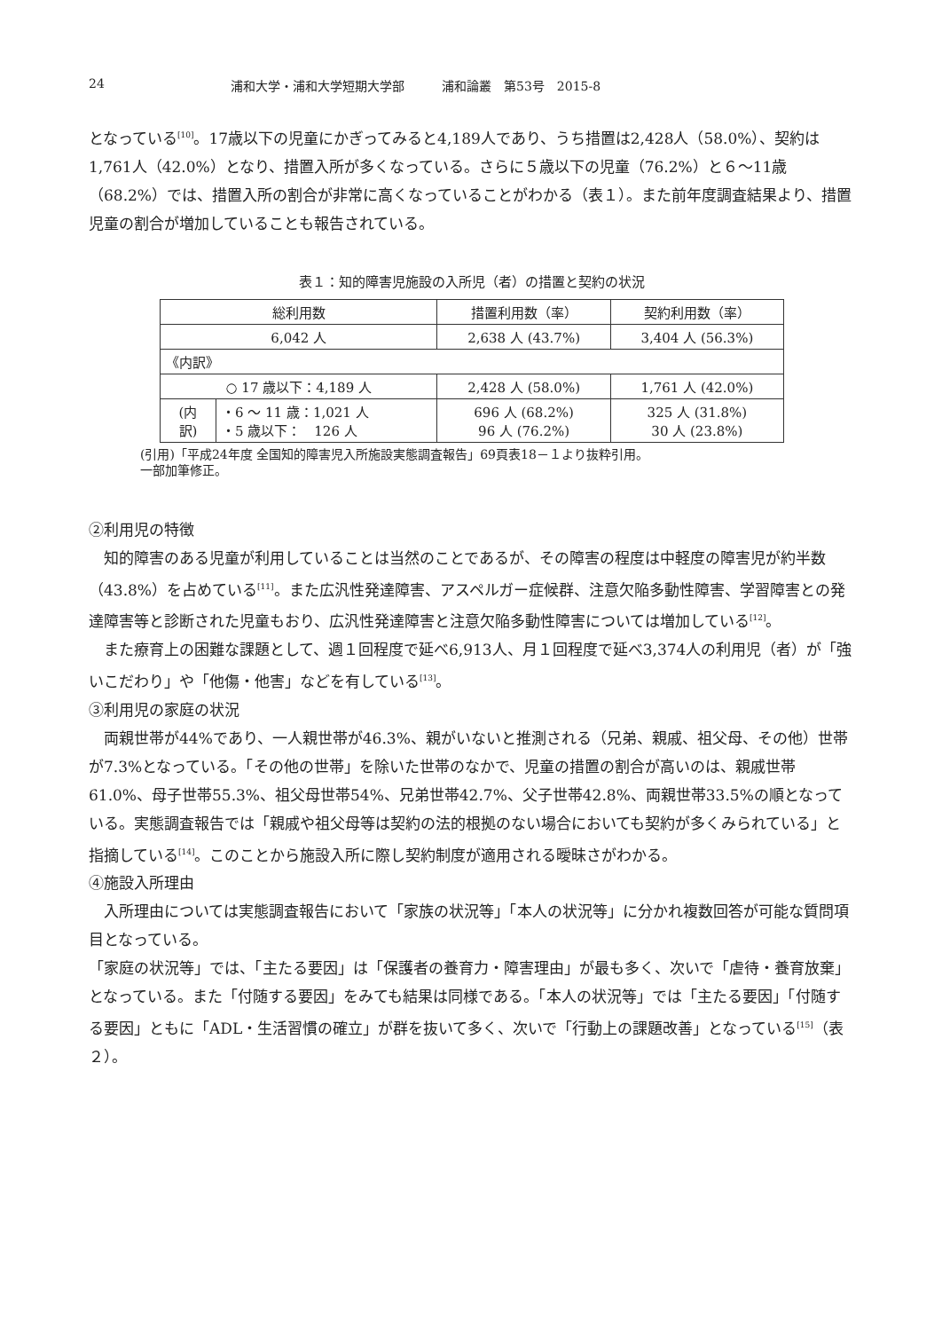24 浦和大学・浦和大学短期大学部　　　浦和論叢　第53号　2015-8
となっている<sup>[10]</sup>。17歳以下の児童にかぎってみると4,189人であり、うち措置は2,428人（58.0%）、契約は1,761人（42.0%）となり、措置入所が多くなっている。さらに５歳以下の児童（76.2%）と６～11歳（68.2%）では、措置入所の割合が非常に高くなっていることがわかる（表１）。また前年度調査結果より、措置児童の割合が増加していることも報告されている。
表１：知的障害児施設の入所児（者）の措置と契約の状況
| 総利用数 | | 措置利用数（率） | 契約利用数（率） |
| 6,042 人 | | 2,638 人 (43.7%) | 3,404 人 (56.3%) |
| 《内訳》 | | | |
| ○ 17 歳以下：4,189 人 | | 2,428 人 (58.0%) | 1,761 人 (42.0%) |
| (内 訳) | ・6 ～ 11 歳：1,021 人 ・5 歳以下： 126 人 | 696 人 (68.2%) 96 人 (76.2%) | 325 人 (31.8%) 30 人 (23.8%) |
(引用)「平成24年度 全国知的障害児入所施設実態調査報告」69頁表18－１より抜粋引用。
一部加筆修正。
②利用児の特徴
知的障害のある児童が利用していることは当然のことであるが、その障害の程度は中軽度の障害児が約半数（43.8%）を占めている<sup>[11]</sup>。また広汎性発達障害、アスペルガー症候群、注意欠陥多動性障害、学習障害との発達障害等と診断された児童もおり、広汎性発達障害と注意欠陥多動性障害については増加している<sup>[12]</sup>。
また療育上の困難な課題として、週１回程度で延べ6,913人、月１回程度で延べ3,374人の利用児（者）が「強いこだわり」や「他傷・他害」などを有している<sup>[13]</sup>。
③利用児の家庭の状況
両親世帯が44%であり、一人親世帯が46.3%、親がいないと推測される（兄弟、親戚、祖父母、その他）世帯が7.3%となっている。「その他の世帯」を除いた世帯のなかで、児童の措置の割合が高いのは、親戚世帯61.0%、母子世帯55.3%、祖父母世帯54%、兄弟世帯42.7%、父子世帯42.8%、両親世帯33.5%の順となっている。実態調査報告では「親戚や祖父母等は契約の法的根拠のない場合においても契約が多くみられている」と指摘している<sup>[14]</sup>。このことから施設入所に際し契約制度が適用される曖昧さがわかる。
④施設入所理由
入所理由については実態調査報告において「家族の状況等」「本人の状況等」に分かれ複数回答が可能な質問項目となっている。
「家庭の状況等」では、「主たる要因」は「保護者の養育力・障害理由」が最も多く、次いで「虐待・養育放棄」となっている。また「付随する要因」をみても結果は同様である。「本人の状況等」では「主たる要因」「付随する要因」ともに「ADL・生活習慣の確立」が群を抜いて多く、次いで「行動上の課題改善」となっている<sup>[15]</sup>（表２）。